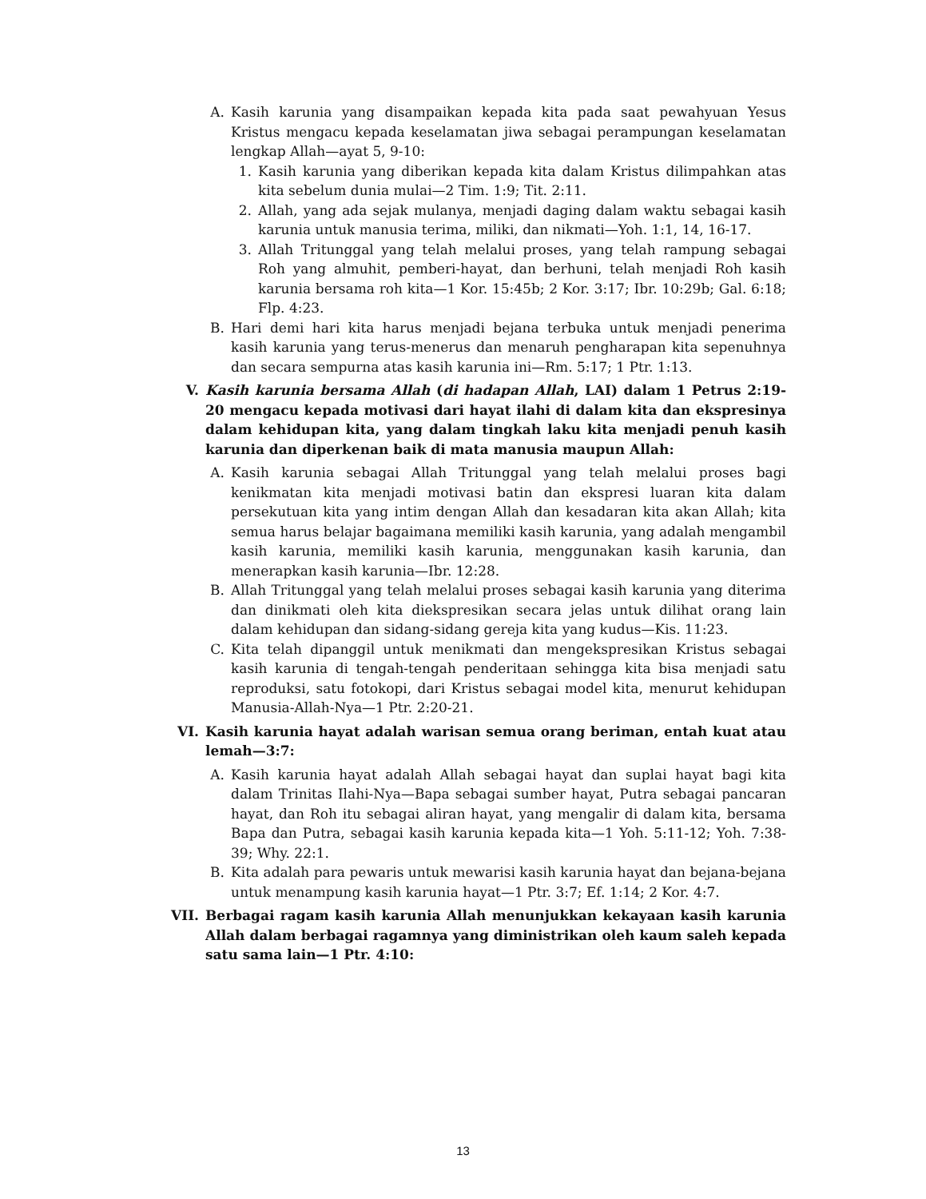A. Kasih karunia yang disampaikan kepada kita pada saat pewahyuan Yesus Kristus mengacu kepada keselamatan jiwa sebagai perampungan keselamatan lengkap Allah—ayat 5, 9-10:
1. Kasih karunia yang diberikan kepada kita dalam Kristus dilimpahkan atas kita sebelum dunia mulai—2 Tim. 1:9; Tit. 2:11.
2. Allah, yang ada sejak mulanya, menjadi daging dalam waktu sebagai kasih karunia untuk manusia terima, miliki, dan nikmati—Yoh. 1:1, 14, 16-17.
3. Allah Tritunggal yang telah melalui proses, yang telah rampung sebagai Roh yang almuhit, pemberi-hayat, dan berhuni, telah menjadi Roh kasih karunia bersama roh kita—1 Kor. 15:45b; 2 Kor. 3:17; Ibr. 10:29b; Gal. 6:18; Flp. 4:23.
B. Hari demi hari kita harus menjadi bejana terbuka untuk menjadi penerima kasih karunia yang terus-menerus dan menaruh pengharapan kita sepenuhnya dan secara sempurna atas kasih karunia ini—Rm. 5:17; 1 Ptr. 1:13.
V. Kasih karunia bersama Allah (di hadapan Allah, LAI) dalam 1 Petrus 2:19-20 mengacu kepada motivasi dari hayat ilahi di dalam kita dan ekspresinya dalam kehidupan kita, yang dalam tingkah laku kita menjadi penuh kasih karunia dan diperkenan baik di mata manusia maupun Allah:
A. Kasih karunia sebagai Allah Tritunggal yang telah melalui proses bagi kenikmatan kita menjadi motivasi batin dan ekspresi luaran kita dalam persekutuan kita yang intim dengan Allah dan kesadaran kita akan Allah; kita semua harus belajar bagaimana memiliki kasih karunia, yang adalah mengambil kasih karunia, memiliki kasih karunia, menggunakan kasih karunia, dan menerapkan kasih karunia—Ibr. 12:28.
B. Allah Tritunggal yang telah melalui proses sebagai kasih karunia yang diterima dan dinikmati oleh kita diekspresikan secara jelas untuk dilihat orang lain dalam kehidupan dan sidang-sidang gereja kita yang kudus—Kis. 11:23.
C. Kita telah dipanggil untuk menikmati dan mengekspresikan Kristus sebagai kasih karunia di tengah-tengah penderitaan sehingga kita bisa menjadi satu reproduksi, satu fotokopi, dari Kristus sebagai model kita, menurut kehidupan Manusia-Allah-Nya—1 Ptr. 2:20-21.
VI. Kasih karunia hayat adalah warisan semua orang beriman, entah kuat atau lemah—3:7:
A. Kasih karunia hayat adalah Allah sebagai hayat dan suplai hayat bagi kita dalam Trinitas Ilahi-Nya—Bapa sebagai sumber hayat, Putra sebagai pancaran hayat, dan Roh itu sebagai aliran hayat, yang mengalir di dalam kita, bersama Bapa dan Putra, sebagai kasih karunia kepada kita—1 Yoh. 5:11-12; Yoh. 7:38-39; Why. 22:1.
B. Kita adalah para pewaris untuk mewarisi kasih karunia hayat dan bejana-bejana untuk menampung kasih karunia hayat—1 Ptr. 3:7; Ef. 1:14; 2 Kor. 4:7.
VII. Berbagai ragam kasih karunia Allah menunjukkan kekayaan kasih karunia Allah dalam berbagai ragamnya yang diministrikan oleh kaum saleh kepada satu sama lain—1 Ptr. 4:10:
13